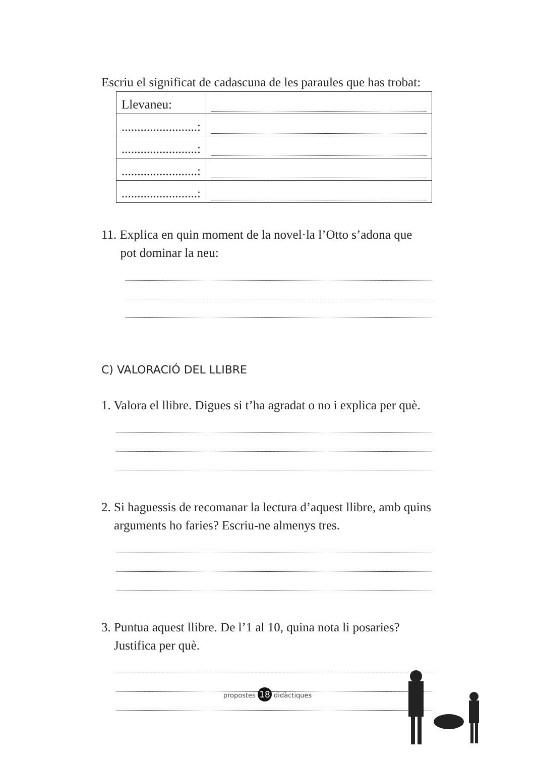Escriu el significat de cadascuna de les paraules que has trobat:
| Llevaneu: | |
| ........................: | |
| ........................: | |
| ........................: | |
| ........................: | |
11. Explica en quin moment de la novel·la l’Otto s’adona que
pot dominar la neu:
C) VALORACIÓ DEL LLIBRE
1. Valora el llibre. Digues si t’ha agradat o no i explica per què.
2. Si haguessis de recomanar la lectura d’aquest llibre, amb quins
arguments ho faries? Escriu-ne almenys tres.
3. Puntua aquest llibre. De l’1 al 10, quina nota li posaries?
Justifica per què.
propostes 18 didàctiques